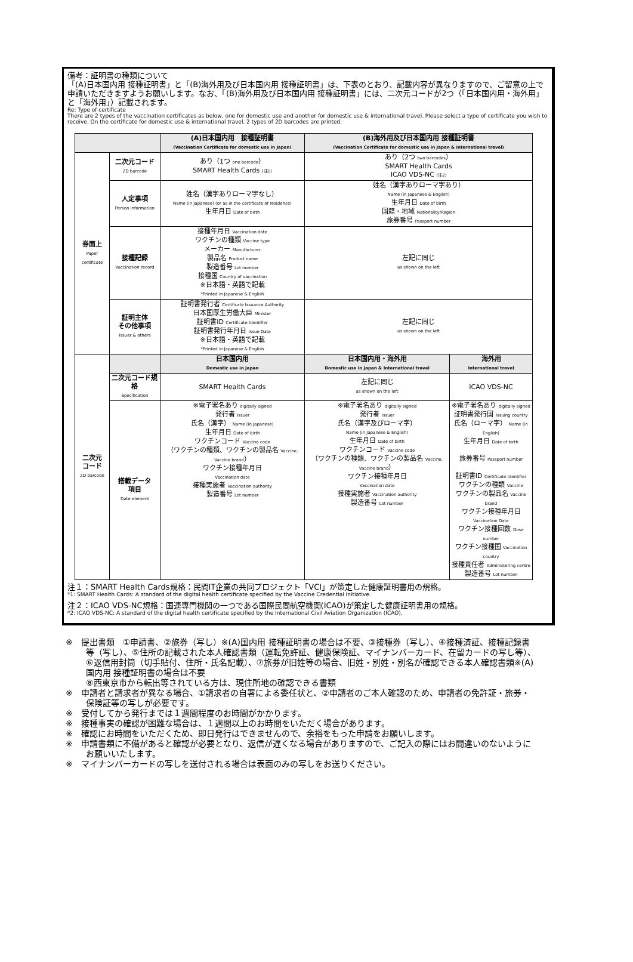備考：証明書の種類について
「(A)日本国内用 接種証明書」と「(B)海外用及び日本国内用 接種証明書」は、下表のとおり、記載内容が異なりますので、ご留意の上で申請いただきますようお願いします。なお、「(B)海外用及び日本国内用 接種証明書」には、二次元コードが2つ（「日本国内用・海外用」と「海外用」）記載されます。
Re: Type of certificate
There are 2 types of the vaccination certificates as below, one for domestic use and another for domestic use & international travel. Please select a type of certificate you wish to receive. On the certificate for domestic use & international travel, 2 types of 2D barcodes are printed.
| | | (A)日本国内用 接種証明書 (Vaccination Certificate for domestic use in Japan) | (B)海外用及び日本国内用 接種証明書 (Vaccination Certificate for domestic use in Japan & international travel) | |
| --- | --- | --- | --- | --- |
| 券面上 Paper certificate | 二次元コード 2D barcode | あり（1つ one barcode ） SMART Health Cards (注1) | あり（2つ two barcodes ） SMART Health Cards ICAO VDS-NC (注2) | |
| | 人定事項 Person information | 姓名（漢字ありローマ字なし） Name (in Japanese) (or as in the certificate of residence) 生年月日 Date of birth | 姓名（漢字ありローマ字あり） Name (in Japanese & English) 生年月日 Date of birth 国籍・地域 Nationality/Region 旅券番号 Passport number | |
| | 接種記録 Vaccination record | 接種年月日 Vaccination date ワクチンの種類 Vaccine type メーカー Manufacturer 製品名 Product name 製造番号 Lot number 接種国 Country of vaccination ※日本語・英語で記載 *Printed in Japanese & English | 左記に同じ as shown on the left | |
| | 証明主体 その他事項 Issuer & others | 証明書発行者 Certificate Issuance Authority 日本国厚生労働大臣 Minister 証明書ID Certificate Identifier 証明書発行年月日 Issue Date ※日本語・英語で記載 *Printed in Japanese & English | 左記に同じ as shown on the left | |
| 二次元 コード 2D barcode | | 日本国内用 Domestic use in Japan | 日本国内用・海外用 Domestic use in Japan & International travel | 海外用 International travel |
| | 二次元コード規格 Specification | SMART Health Cards | 左記に同じ as shown on the left | ICAO VDS-NC |
| | 搭載データ 項目 Date element | ※電子署名あり digitally signed 発行者 Issuer 氏名（漢字） Name (in Japanese) 生年月日 Date of birth ワクチンコード Vaccine code （ワクチンの種類、ワクチンの製品名 Vaccine, Vaccine brand ） ワクチン接種年月日 Vaccination date 接種実施者 Vaccination authority 製造番号 Lot number | ※電子署名あり digitally signed 発行者 Issuer 氏名（漢字及びローマ字） Name (in Japanese & English) 生年月日 Date of birth ワクチンコード Vaccine code （ワクチンの種類、ワクチンの製品名 Vaccine, Vaccine brand ） ワクチン接種年月日 Vaccination date 接種実施者 Vaccination authority 製造番号 Lot number | ※電子署名あり digitally signed 証明書発行国 Issuing country 氏名（ローマ字） Name (in English) 生年月日 Date of birth 旅券番号 Passport number 証明書ID Certificate Identifier ワクチンの種類 Vaccine ワクチンの製品名 Vaccine brand ワクチン接種年月日 Vaccination Date ワクチン接種回数 Dose number ワクチン接種国 Vaccination country 接種責任者 Administering centre 製造番号 Lot number |
注１：SMART Health Cards規格：民間IT企業の共同プロジェクト「VCI」が策定した健康証明書用の規格。
*1: SMART Health Cards: A standard of the digital health certificate specified by the Vaccine Credential Initiative.
注２：ICAO VDS-NC規格：国連専門機関の一つである国際民間航空機関(ICAO)が策定した健康証明書用の規格。
*2: ICAO VDS-NC: A standard of the digital health certificate specified by the International Civil Aviation Organization (ICAO).
※　提出書類　①申請書、②旅券（写し）※(A)国内用 接種証明書の場合は不要、③接種券（写し）、④接種済証、接種記録書等（写し）、⑤住所の記載された本人確認書類（運転免許証、健康保険証、マイナンバーカード、在留カードの写し等）、⑥返信用封筒（切手貼付、住所・氏名記載）、⑦旅券が旧姓等の場合、旧姓・別姓・別名が確認できる本人確認書類※(A)国内用 接種証明書の場合は不要
⑧西東京市から転出等されている方は、現住所地の確認できる書類
※　申請者と請求者が異なる場合、①請求者の自署による委任状と、②申請者のご本人確認のため、申請者の免許証・旅券・保険証等の写しが必要です。
※　受付してから発行までは１週間程度のお時間がかかります。
※　接種事実の確認が困難な場合は、１週間以上のお時間をいただく場合があります。
※　確認にお時間をいただくため、即日発行はできませんので、余裕をもった申請をお願いします。
※　申請書類に不備があると確認が必要となり、返信が遅くなる場合がありますので、ご記入の際にはお間違いのないようにお願いいたします。
※　マイナンバーカードの写しを送付される場合は表面のみの写しをお送りください。